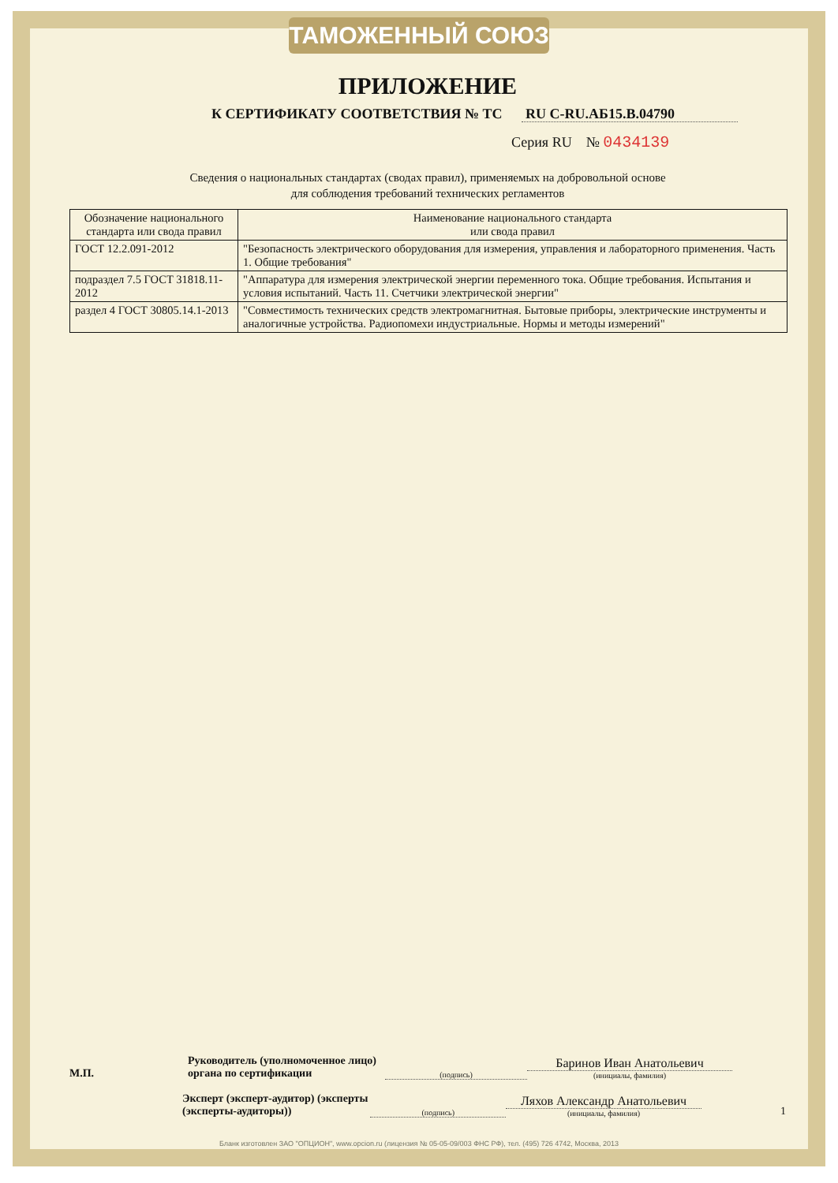ТАМОЖЕННЫЙ СОЮЗ
ПРИЛОЖЕНИЕ
К СЕРТИФИКАТУ СООТВЕТСТВИЯ № ТС RU C-RU.АБ15.В.04790
Серия RU № 0434139
Сведения о национальных стандартах (сводах правил), применяемых на добровольной основе
для соблюдения требований технических регламентов
| Обозначение национального стандарта или свода правил | Наименование национального стандарта или свода правил |
| --- | --- |
| ГОСТ 12.2.091-2012 | "Безопасность электрического оборудования для измерения, управления и лабораторного применения. Часть 1. Общие требования" |
| подраздел 7.5 ГОСТ 31818.11-2012 | "Аппаратура для измерения электрической энергии переменного тока. Общие требования. Испытания и условия испытаний. Часть 11. Счетчики электрической энергии" |
| раздел 4 ГОСТ 30805.14.1-2013 | "Совместимость технических средств электромагнитная. Бытовые приборы, электрические инструменты и аналогичные устройства. Радиопомехи индустриальные. Нормы и методы измерений" |
М.П.
Руководитель (уполномоченное лицо) органа по сертификации
(подпись)
Баринов Иван Анатольевич
(инициалы, фамилия)
Эксперт (эксперт-аудитор) (эксперты (эксперты-аудиторы))
(подпись)
Ляхов Александр Анатольевич
(инициалы, фамилия)
1
Бланк изготовлен ЗАО "ОПЦИОН", www.opcion.ru (лицензия № 05-05-09/003 ФНС РФ), тел. (495) 726 4742, Москва, 2013